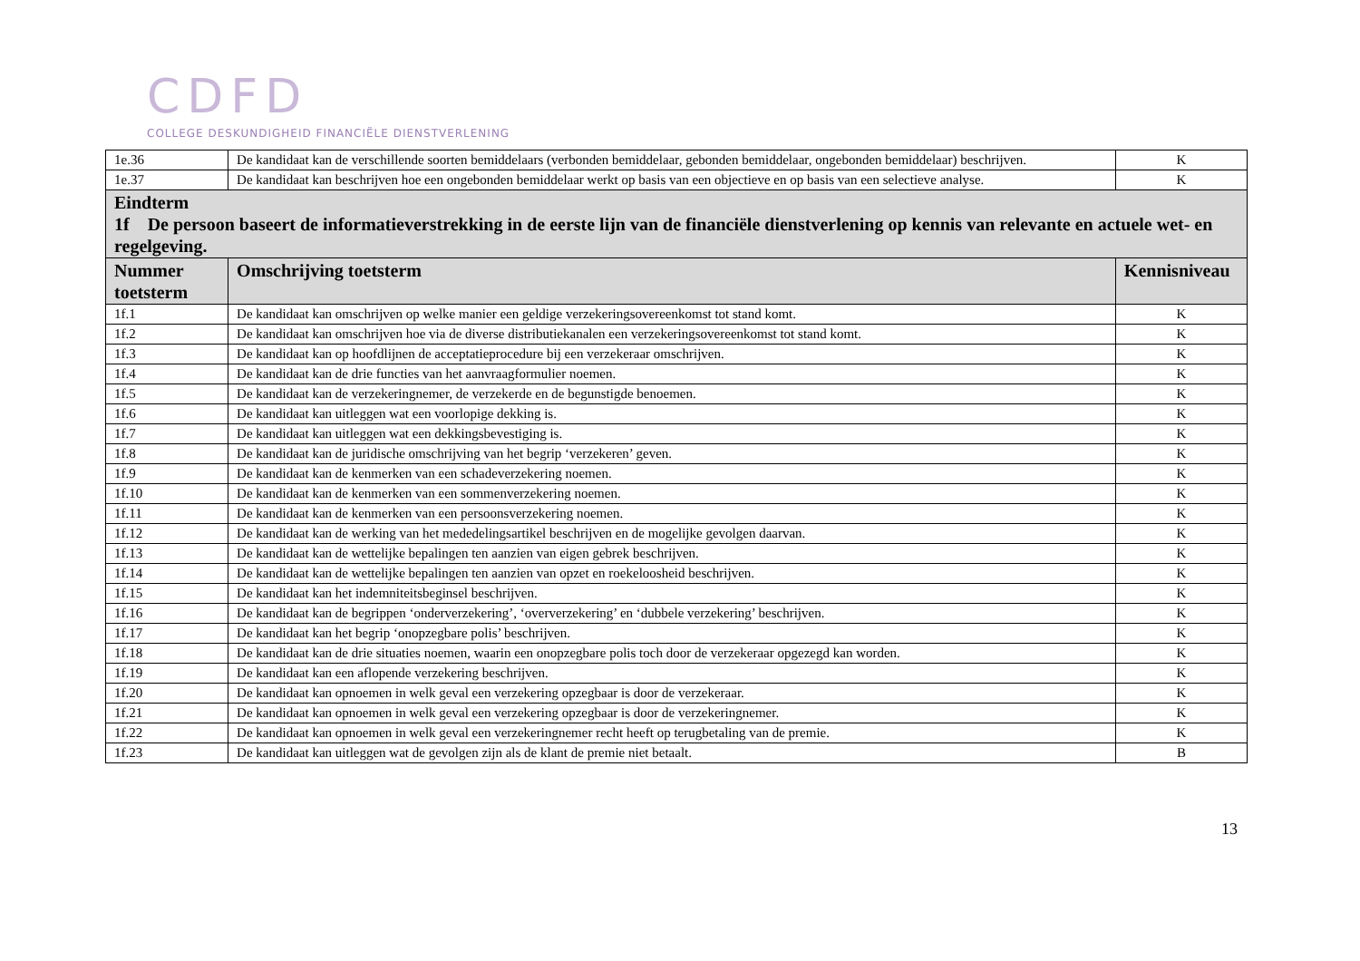CDFD
COLLEGE DESKUNDIGHEID FINANCIËLE DIENSTVERLENING
| 1e.36 | De kandidaat kan de verschillende soorten bemiddelaars (verbonden bemiddelaar, gebonden bemiddelaar, ongebonden bemiddelaar) beschrijven. | K |
| 1e.37 | De kandidaat kan beschrijven hoe een ongebonden bemiddelaar werkt op basis van een objectieve en op basis van een selectieve analyse. | K |
| Eindterm 1f De persoon baseert de informatieverstrekking in de eerste lijn van de financiële dienstverlening op kennis van relevante en actuele wet- en regelgeving. | | |
| Nummer toetsterm | Omschrijving toetsterm | Kennisniveau |
| 1f.1 | De kandidaat kan omschrijven op welke manier een geldige verzekeringsovereenkomst tot stand komt. | K |
| 1f.2 | De kandidaat kan omschrijven hoe via de diverse distributiekanalen een verzekeringsovereenkomst tot stand komt. | K |
| 1f.3 | De kandidaat kan op hoofdlijnen de acceptatieprocedure bij een verzekeraar omschrijven. | K |
| 1f.4 | De kandidaat kan de drie functies van het aanvraagformulier noemen. | K |
| 1f.5 | De kandidaat kan de verzekeringnemer, de verzekerde en de begunstigde benoemen. | K |
| 1f.6 | De kandidaat kan uitleggen wat een voorlopige dekking is. | K |
| 1f.7 | De kandidaat kan uitleggen wat een dekkingsbevestiging is. | K |
| 1f.8 | De kandidaat kan de juridische omschrijving van het begrip ‘verzekeren’ geven. | K |
| 1f.9 | De kandidaat kan de kenmerken van een schadeverzekering noemen. | K |
| 1f.10 | De kandidaat kan de kenmerken van een sommenverzekering noemen. | K |
| 1f.11 | De kandidaat kan de kenmerken van een persoonsverzekering noemen. | K |
| 1f.12 | De kandidaat kan de werking van het mededelingsartikel beschrijven en de mogelijke gevolgen daarvan. | K |
| 1f.13 | De kandidaat kan de wettelijke bepalingen ten aanzien van eigen gebrek beschrijven. | K |
| 1f.14 | De kandidaat kan de wettelijke bepalingen ten aanzien van opzet en roekeloosheid beschrijven. | K |
| 1f.15 | De kandidaat kan het indemniteitsbeginsel beschrijven. | K |
| 1f.16 | De kandidaat kan de begrippen ‘onderverzekering’, ‘oververzekering’ en ‘dubbele verzekering’ beschrijven. | K |
| 1f.17 | De kandidaat kan het begrip ‘onopzegbare polis’ beschrijven. | K |
| 1f.18 | De kandidaat kan de drie situaties noemen, waarin een onopzegbare polis toch door de verzekeraar opgezegd kan worden. | K |
| 1f.19 | De kandidaat kan een aflopende verzekering beschrijven. | K |
| 1f.20 | De kandidaat kan opnoemen in welk geval een verzekering opzegbaar is door de verzekeraar. | K |
| 1f.21 | De kandidaat kan opnoemen in welk geval een verzekering opzegbaar is door de verzekeringnemer. | K |
| 1f.22 | De kandidaat kan opnoemen in welk geval een verzekeringnemer recht heeft op terugbetaling van de premie. | K |
| 1f.23 | De kandidaat kan uitleggen wat de gevolgen zijn als de klant de premie niet betaalt. | B |
13